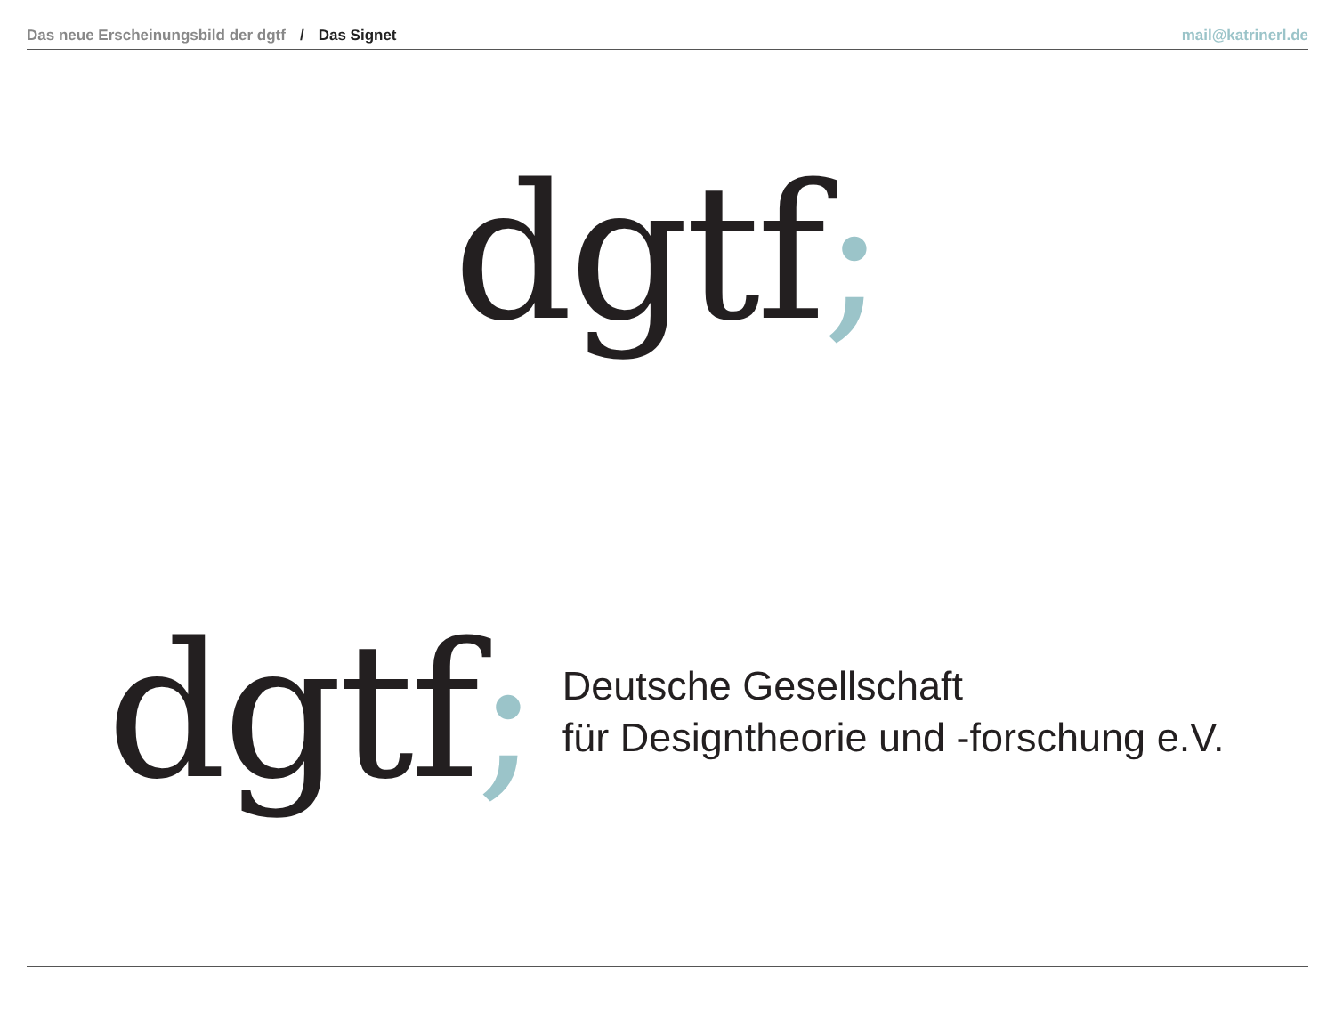Das neue Erscheinungsbild der dgtf / Das Signet
mail@katrinerl.de
dgtf;
dgtf;
Deutsche Gesellschaft
für Designtheorie und -forschung e.V.